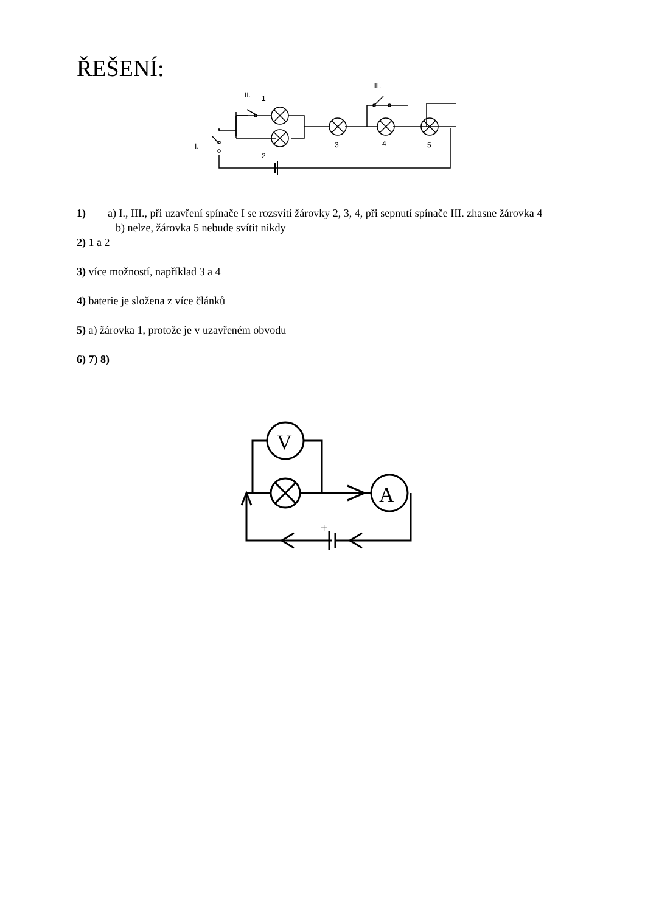ŘEŠENÍ:
II.
1
III.
I.
2
3
4
5
1) a) I., III., při uzavření spínače I se rozsvítí žárovky 2, 3, 4, při sepnutí spínače III. zhasne žárovka 4
b) nelze, žárovka 5 nebude svítit nikdy
2) 1 a 2
3) více možností, například 3 a 4
4) baterie je složena z více článků
5) a) žárovka 1, protože je v uzavřeném obvodu
6) 7) 8)
V
A
+